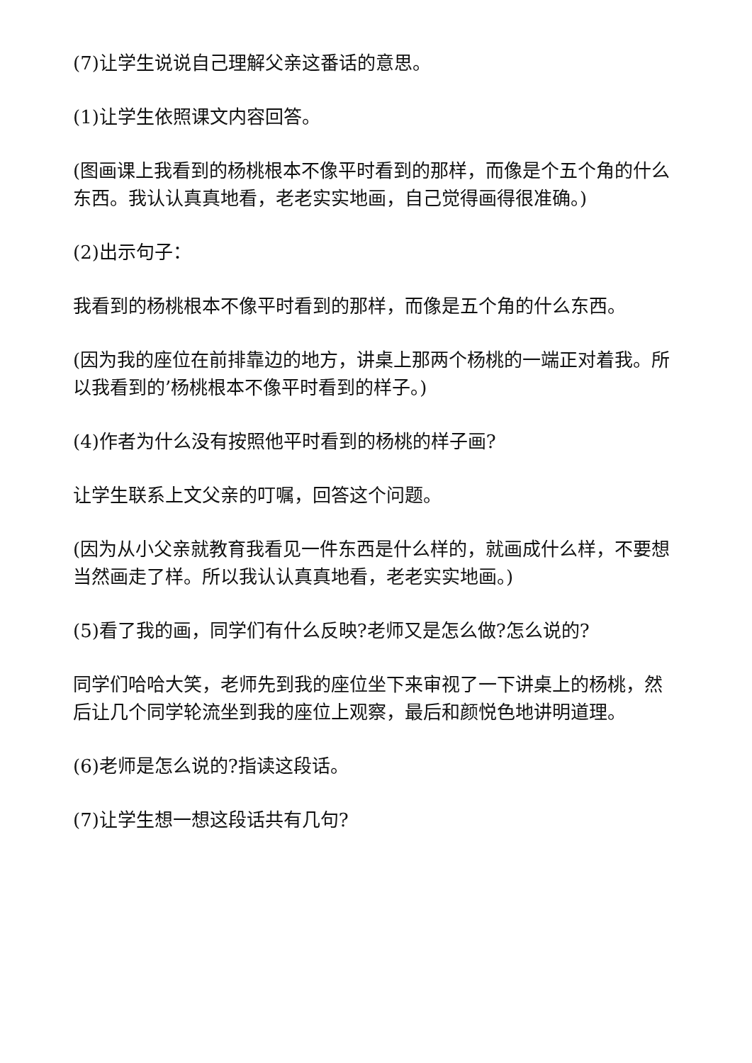(7)让学生说说自己理解父亲这番话的意思。
(1)让学生依照课文内容回答。
(图画课上我看到的杨桃根本不像平时看到的那样，而像是个五个角的什么东西。我认认真真地看，老老实实地画，自己觉得画得很准确。)
(2)出示句子：
我看到的杨桃根本不像平时看到的那样，而像是五个角的什么东西。
(因为我的座位在前排靠边的地方，讲桌上那两个杨桃的一端正对着我。所以我看到的’杨桃根本不像平时看到的样子。)
(4)作者为什么没有按照他平时看到的杨桃的样子画?
让学生联系上文父亲的叮嘱，回答这个问题。
(因为从小父亲就教育我看见一件东西是什么样的，就画成什么样，不要想当然画走了样。所以我认认真真地看，老老实实地画。)
(5)看了我的画，同学们有什么反映?老师又是怎么做?怎么说的?
同学们哈哈大笑，老师先到我的座位坐下来审视了一下讲桌上的杨桃，然后让几个同学轮流坐到我的座位上观察，最后和颜悦色地讲明道理。
(6)老师是怎么说的?指读这段话。
(7)让学生想一想这段话共有几句?